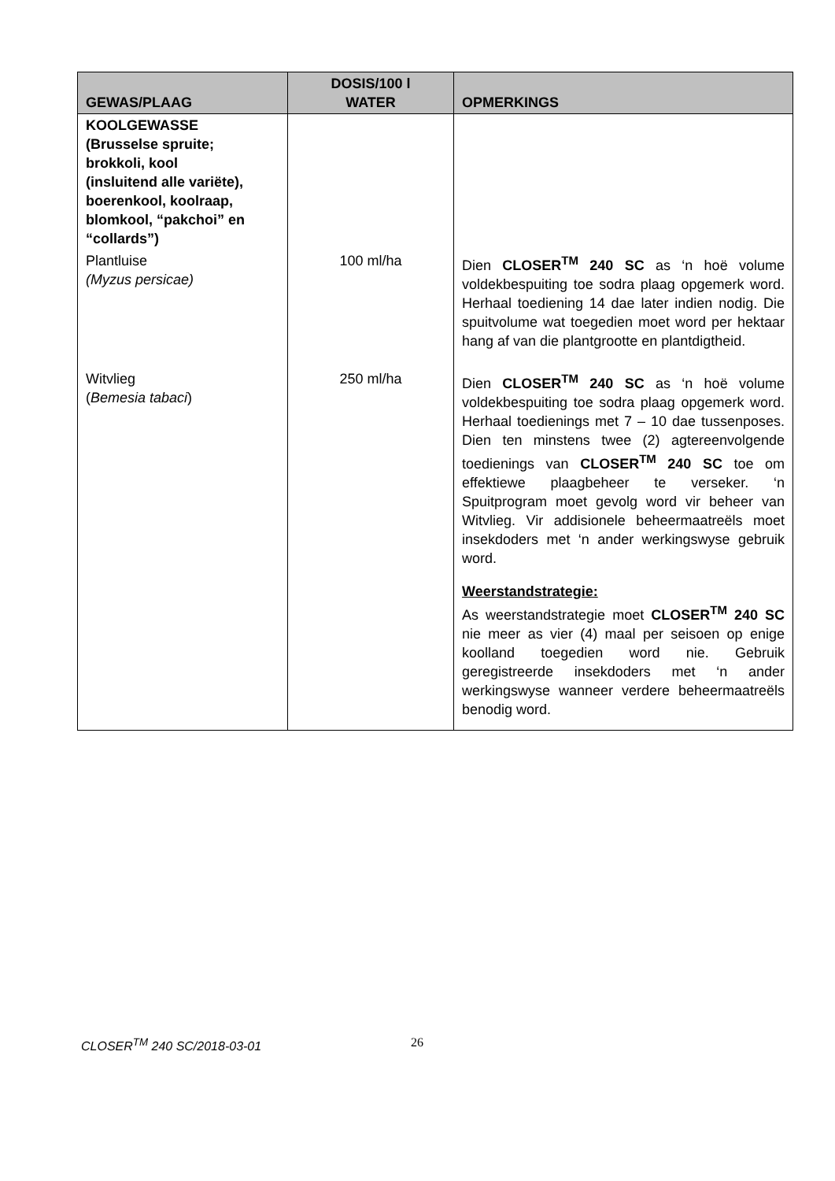| GEWAS/PLAAG | DOSIS/100 l WATER | OPMERKINGS |
| --- | --- | --- |
| KOOLGEWASSE (Brusselse spruite; brokkoli, kool (insluitend alle variëte), boerenkool, koolraap, blomkool, “pakchoi” en “collards”) | | |
| Plantluise (Myzus persicae) | 100 ml/ha | Dien CLOSER<sup>TM</sup> 240 SC as ‘n hoë volume voldekbespuiting toe sodra plaag opgemerk word. Herhaal toediening 14 dae later indien nodig. Die spuitvolume wat toegedien moet word per hektaar hang af van die plantgrootte en plantdigtheid. |
| Witvlieg ( Bemesia tabaci ) | 250 ml/ha | Dien CLOSER<sup>TM</sup> 240 SC as ‘n hoë volume voldekbespuiting toe sodra plaag opgemerk word. Herhaal toedienings met 7 – 10 dae tussenposes. Dien ten minstens twee (2) agtereenvolgende toedienings van CLOSER<sup>TM</sup> 240 SC toe om effektiewe plaagbeheer te verseker. ‘n Spuitprogram moet gevolg word vir beheer van Witvlieg. Vir addisionele beheermaatreëls moet insekdoders met ‘n ander werkingswyse gebruik word. Weerstandstrategie: As weerstandstrategie moet CLOSER<sup>TM</sup> 240 SC nie meer as vier (4) maal per seisoen op enige koolland toegedien word nie. Gebruik geregistreerde insekdoders met ‘n ander werkingswyse wanneer verdere beheermaatreëls benodig word. |
CLOSER<sup>TM</sup> 240 SC/2018-03-01 26